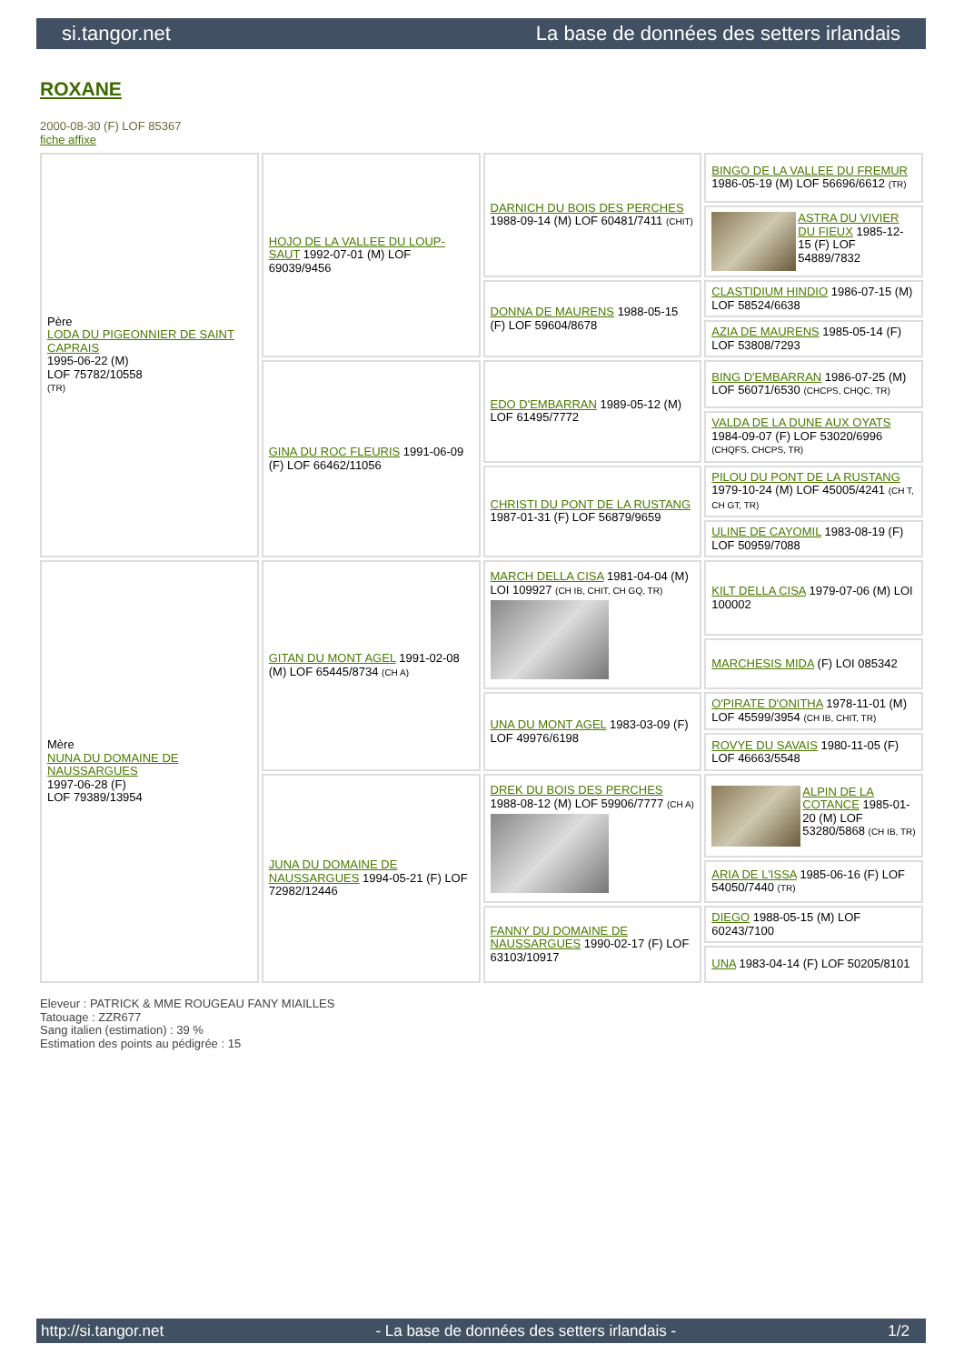si.tangor.net La base de données des setters irlandais
ROXANE
2000-08-30 (F) LOF 85367
fiche affixe
| Père LODA DU PIGEONNIER DE SAINT CAPRAIS 1995-06-22 (M) LOF 75782/10558 (TR) | HOJO DE LA VALLEE DU LOUP-SAUT 1992-07-01 (M) LOF 69039/9456 | DARNICH DU BOIS DES PERCHES 1988-09-14 (M) LOF 60481/7411 (CHIT) | BINGO DE LA VALLEE DU FREMUR 1986-05-19 (M) LOF 56696/6612 (TR) |
| | | | ASTRA DU VIVIER DU FIEUX 1985-12-15 (F) LOF 54889/7832 |
| | | DONNA DE MAURENS 1988-05-15 (F) LOF 59604/8678 | CLASTIDIUM HINDIO 1986-07-15 (M) LOF 58524/6638 |
| | | | AZIA DE MAURENS 1985-05-14 (F) LOF 53808/7293 |
| | GINA DU ROC FLEURIS 1991-06-09 (F) LOF 66462/11056 | EDO D'EMBARRAN 1989-05-12 (M) LOF 61495/7772 | BING D'EMBARRAN 1986-07-25 (M) LOF 56071/6530 (CHCPS, CHQC, TR) |
| | | | VALDA DE LA DUNE AUX OYATS 1984-09-07 (F) LOF 53020/6996 (CHQFS, CHCPS, TR) |
| | | CHRISTI DU PONT DE LA RUSTANG 1987-01-31 (F) LOF 56879/9659 | PILOU DU PONT DE LA RUSTANG 1979-10-24 (M) LOF 45005/4241 (CH T, CH GT, TR) |
| | | | ULINE DE CAYOMIL 1983-08-19 (F) LOF 50959/7088 |
| Mère NUNA DU DOMAINE DE NAUSSARGUES 1997-06-28 (F) LOF 79389/13954 | GITAN DU MONT AGEL 1991-02-08 (M) LOF 65445/8734 (CH A) | MARCH DELLA CISA 1981-04-04 (M) LOI 109927 (CH IB, CHIT, CH GQ, TR) | KILT DELLA CISA 1979-07-06 (M) LOI 100002 |
| | | | MARCHESIS MIDA (F) LOI 085342 |
| | | UNA DU MONT AGEL 1983-03-09 (F) LOF 49976/6198 | O'PIRATE D'ONITHA 1978-11-01 (M) LOF 45599/3954 (CH IB, CHIT, TR) |
| | | | ROVYE DU SAVAIS 1980-11-05 (F) LOF 46663/5548 |
| | JUNA DU DOMAINE DE NAUSSARGUES 1994-05-21 (F) LOF 72982/12446 | DREK DU BOIS DES PERCHES 1988-08-12 (M) LOF 59906/7777 (CH A) | ALPIN DE LA COTANCE 1985-01-20 (M) LOF 53280/5868 (CH IB, TR) |
| | | | ARIA DE L'ISSA 1985-06-16 (F) LOF 54050/7440 (TR) |
| | | FANNY DU DOMAINE DE NAUSSARGUES 1990-02-17 (F) LOF 63103/10917 | DIEGO 1988-05-15 (M) LOF 60243/7100 |
| | | | UNA 1983-04-14 (F) LOF 50205/8101 |
Eleveur : PATRICK & MME ROUGEAU FANY MIAILLES
Tatouage : ZZR677
Sang italien (estimation) : 39 %
Estimation des points au pédigrée : 15
http://si.tangor.net - La base de données des setters irlandais - 1/2